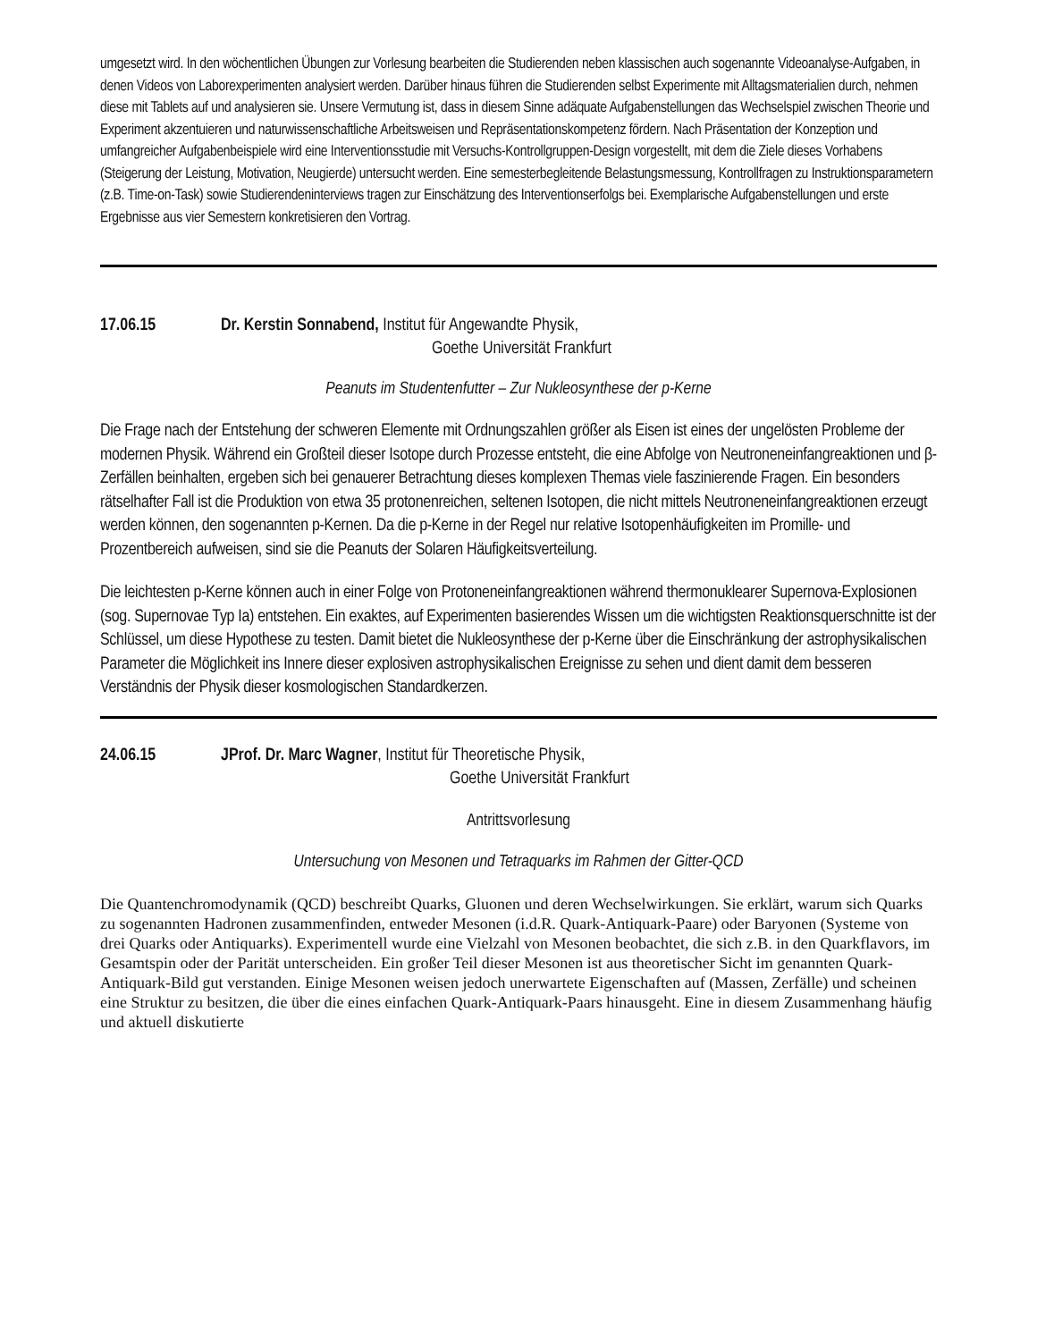umgesetzt wird. In den wöchentlichen Übungen zur Vorlesung bearbeiten die Studierenden neben klassischen auch sogenannte Videoanalyse-Aufgaben, in denen Videos von Laborexperimenten analysiert werden. Darüber hinaus führen die Studierenden selbst Experimente mit Alltagsmaterialien durch, nehmen diese mit Tablets auf und analysieren sie. Unsere Vermutung ist, dass in diesem Sinne adäquate Aufgabenstellungen das Wechselspiel zwischen Theorie und Experiment akzentuieren und naturwissenschaftliche Arbeitsweisen und Repräsentationskompetenz fördern. Nach Präsentation der Konzeption und umfangreicher Aufgabenbeispiele wird eine Interventionsstudie mit Versuchs-Kontrollgruppen-Design vorgestellt, mit dem die Ziele dieses Vorhabens (Steigerung der Leistung, Motivation, Neugierde) untersucht werden. Eine semesterbegleitende Belastungsmessung, Kontrollfragen zu Instruktionsparametern (z.B. Time-on-Task) sowie Studierendeninterviews tragen zur Einschätzung des Interventionserfolgs bei. Exemplarische Aufgabenstellungen und erste Ergebnisse aus vier Semestern konkretisieren den Vortrag.
17.06.15 Dr. Kerstin Sonnabend, Institut für Angewandte Physik,
Goethe Universität Frankfurt
Peanuts im Studentenfutter – Zur Nukleosynthese der p-Kerne
Die Frage nach der Entstehung der schweren Elemente mit Ordnungszahlen größer als Eisen ist eines der ungelösten Probleme der modernen Physik. Während ein Großteil dieser Isotope durch Prozesse entsteht, die eine Abfolge von Neutroneneinfangreaktionen und β-Zerfällen beinhalten, ergeben sich bei genauerer Betrachtung dieses komplexen Themas viele faszinierende Fragen. Ein besonders rätselhafter Fall ist die Produktion von etwa 35 protonenreichen, seltenen Isotopen, die nicht mittels Neutroneneinfangreaktionen erzeugt werden können, den sogenannten p-Kernen. Da die p-Kerne in der Regel nur relative Isotopenhäufigkeiten im Promille- und Prozentbereich aufweisen, sind sie die Peanuts der Solaren Häufigkeitsverteilung.
Die leichtesten p-Kerne können auch in einer Folge von Protoneneinfangreaktionen während thermonuklearer Supernova-Explosionen (sog. Supernovae Typ Ia) entstehen. Ein exaktes, auf Experimenten basierendes Wissen um die wichtigsten Reaktionsquerschnitte ist der Schlüssel, um diese Hypothese zu testen. Damit bietet die Nukleosynthese der p-Kerne über die Einschränkung der astrophysikalischen Parameter die Möglichkeit ins Innere dieser explosiven astrophysikalischen Ereignisse zu sehen und dient damit dem besseren Verständnis der Physik dieser kosmologischen Standardkerzen.
24.06.15 JProf. Dr. Marc Wagner, Institut für Theoretische Physik,
Goethe Universität Frankfurt
Antrittsvorlesung
Untersuchung von Mesonen und Tetraquarks im Rahmen der Gitter-QCD
Die Quantenchromodynamik (QCD) beschreibt Quarks, Gluonen und deren Wechselwirkungen. Sie erklärt, warum sich Quarks zu sogenannten Hadronen zusammenfinden, entweder Mesonen (i.d.R. Quark-Antiquark-Paare) oder Baryonen (Systeme von drei Quarks oder Antiquarks). Experimentell wurde eine Vielzahl von Mesonen beobachtet, die sich z.B. in den Quarkflavors, im Gesamtspin oder der Parität unterscheiden. Ein großer Teil dieser Mesonen ist aus theoretischer Sicht im genannten Quark-Antiquark-Bild gut verstanden. Einige Mesonen weisen jedoch unerwartete Eigenschaften auf (Massen, Zerfälle) und scheinen eine Struktur zu besitzen, die über die eines einfachen Quark-Antiquark-Paars hinausgeht. Eine in diesem Zusammenhang häufig und aktuell diskutierte